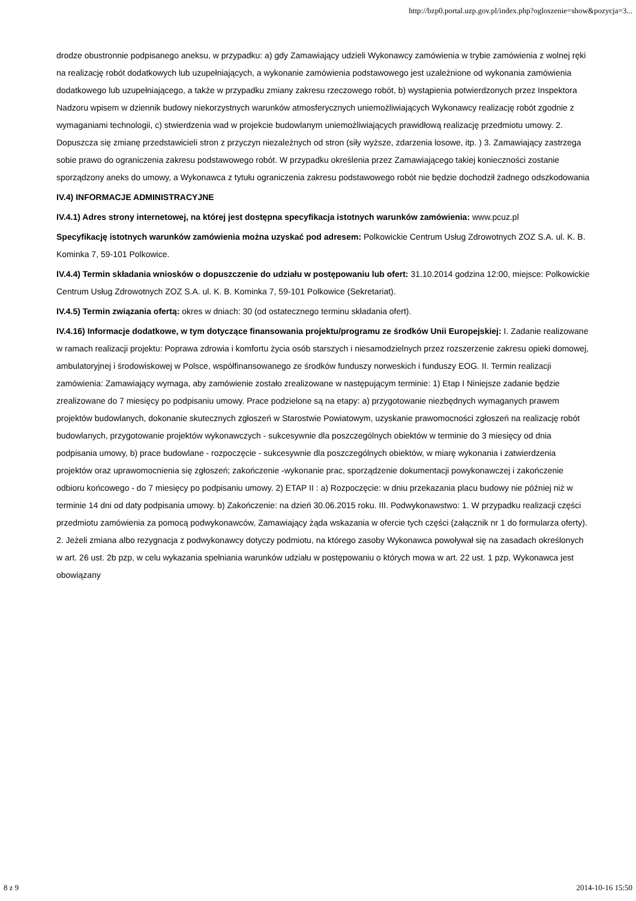http://bzp0.portal.uzp.gov.pl/index.php?ogloszenie=show&pozycja=3...
drodze obustronnie podpisanego aneksu, w przypadku: a) gdy Zamawiający udzieli Wykonawcy zamówienia w trybie zamówienia z wolnej ręki na realizację robót dodatkowych lub uzupełniających, a wykonanie zamówienia podstawowego jest uzależnione od wykonania zamówienia dodatkowego lub uzupełniającego, a także w przypadku zmiany zakresu rzeczowego robót, b) wystąpienia potwierdzonych przez Inspektora Nadzoru wpisem w dziennik budowy niekorzystnych warunków atmosferycznych uniemożliwiających Wykonawcy realizację robót zgodnie z wymaganiami technologii, c) stwierdzenia wad w projekcie budowlanym uniemożliwiających prawidłową realizację przedmiotu umowy. 2. Dopuszcza się zmianę przedstawicieli stron z przyczyn niezależnych od stron (siły wyższe, zdarzenia losowe, itp. ) 3. Zamawiający zastrzega sobie prawo do ograniczenia zakresu podstawowego robót. W przypadku określenia przez Zamawiającego takiej konieczności zostanie sporządzony aneks do umowy, a Wykonawca z tytułu ograniczenia zakresu podstawowego robót nie będzie dochodził żadnego odszkodowania
IV.4) INFORMACJE ADMINISTRACYJNE
IV.4.1) Adres strony internetowej, na której jest dostępna specyfikacja istotnych warunków zamówienia: www.pcuz.pl
Specyfikację istotnych warunków zamówienia można uzyskać pod adresem: Polkowickie Centrum Usług Zdrowotnych ZOZ S.A. ul. K. B. Kominka 7, 59-101 Polkowice.
IV.4.4) Termin składania wniosków o dopuszczenie do udziału w postępowaniu lub ofert: 31.10.2014 godzina 12:00, miejsce: Polkowickie Centrum Usług Zdrowotnych ZOZ S.A. ul. K. B. Kominka 7, 59-101 Polkowice (Sekretariat).
IV.4.5) Termin związania ofertą: okres w dniach: 30 (od ostatecznego terminu składania ofert).
IV.4.16) Informacje dodatkowe, w tym dotyczące finansowania projektu/programu ze środków Unii Europejskiej: I. Zadanie realizowane w ramach realizacji projektu: Poprawa zdrowia i komfortu życia osób starszych i niesamodzielnych przez rozszerzenie zakresu opieki domowej, ambulatoryjnej i środowiskowej w Polsce, współfinansowanego ze środków funduszy norweskich i funduszy EOG. II. Termin realizacji zamówienia: Zamawiający wymaga, aby zamówienie zostało zrealizowane w następującym terminie: 1) Etap I Niniejsze zadanie będzie zrealizowane do 7 miesięcy po podpisaniu umowy. Prace podzielone są na etapy: a) przygotowanie niezbędnych wymaganych prawem projektów budowlanych, dokonanie skutecznych zgłoszeń w Starostwie Powiatowym, uzyskanie prawomocności zgłoszeń na realizację robót budowlanych, przygotowanie projektów wykonawczych - sukcesywnie dla poszczególnych obiektów w terminie do 3 miesięcy od dnia podpisania umowy, b) prace budowlane - rozpoczęcie - sukcesywnie dla poszczególnych obiektów, w miarę wykonania i zatwierdzenia projektów oraz uprawomocnienia się zgłoszeń; zakończenie -wykonanie prac, sporządzenie dokumentacji powykonawczej i zakończenie odbioru końcowego - do 7 miesięcy po podpisaniu umowy. 2) ETAP II : a) Rozpoczęcie: w dniu przekazania placu budowy nie później niż w terminie 14 dni od daty podpisania umowy. b) Zakończenie: na dzień 30.06.2015 roku. III. Podwykonawstwo: 1. W przypadku realizacji części przedmiotu zamówienia za pomocą podwykonawców, Zamawiający żąda wskazania w ofercie tych części (załącznik nr 1 do formularza oferty). 2. Jeżeli zmiana albo rezygnacja z podwykonawcy dotyczy podmiotu, na którego zasoby Wykonawca powoływał się na zasadach określonych w art. 26 ust. 2b pzp, w celu wykazania spełniania warunków udziału w postępowaniu o których mowa w art. 22 ust. 1 pzp, Wykonawca jest obowiązany
8 z 9 2014-10-16 15:50